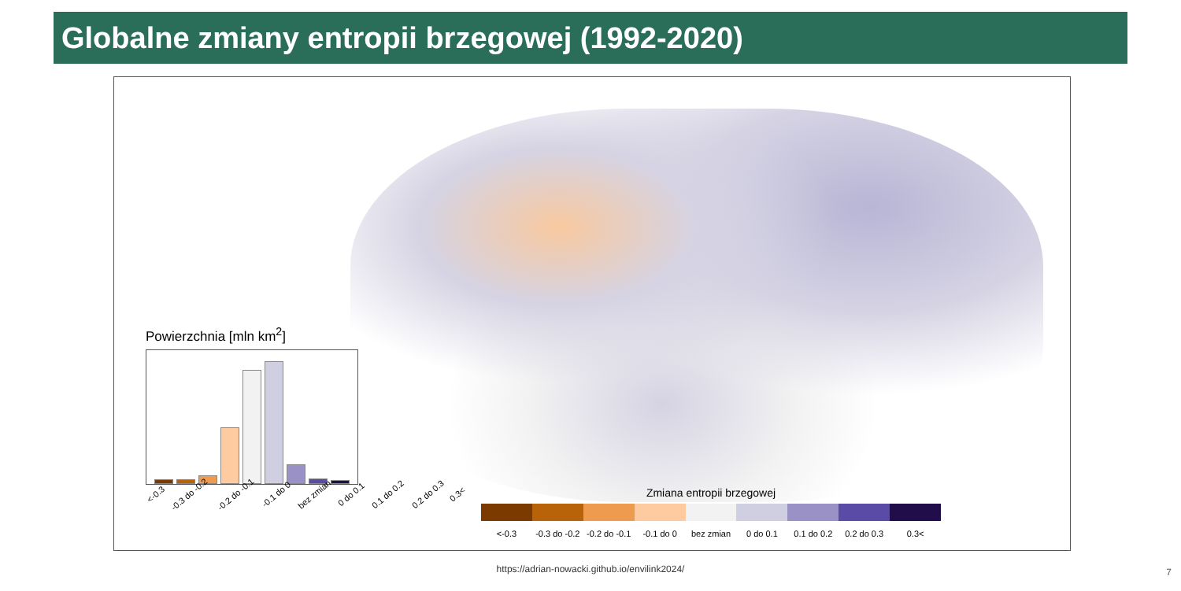Globalne zmiany entropii brzegowej (1992-2020)
Powierzchnia [mln km<sup>2</sup>]
<-0.3 -0.3 do -0.2 -0.2 do -0.1 -0.1 do 0 bez zmian 0 do 0.1 0.1 do 0.2 0.2 do 0.3 0.3<
Zmiana entropii brzegowej
<-0.3 -0.3 do -0.2 -0.2 do -0.1 -0.1 do 0 bez zmian 0 do 0.1 0.1 do 0.2 0.2 do 0.3 0.3<
https://adrian-nowacki.github.io/envilink2024/ 7